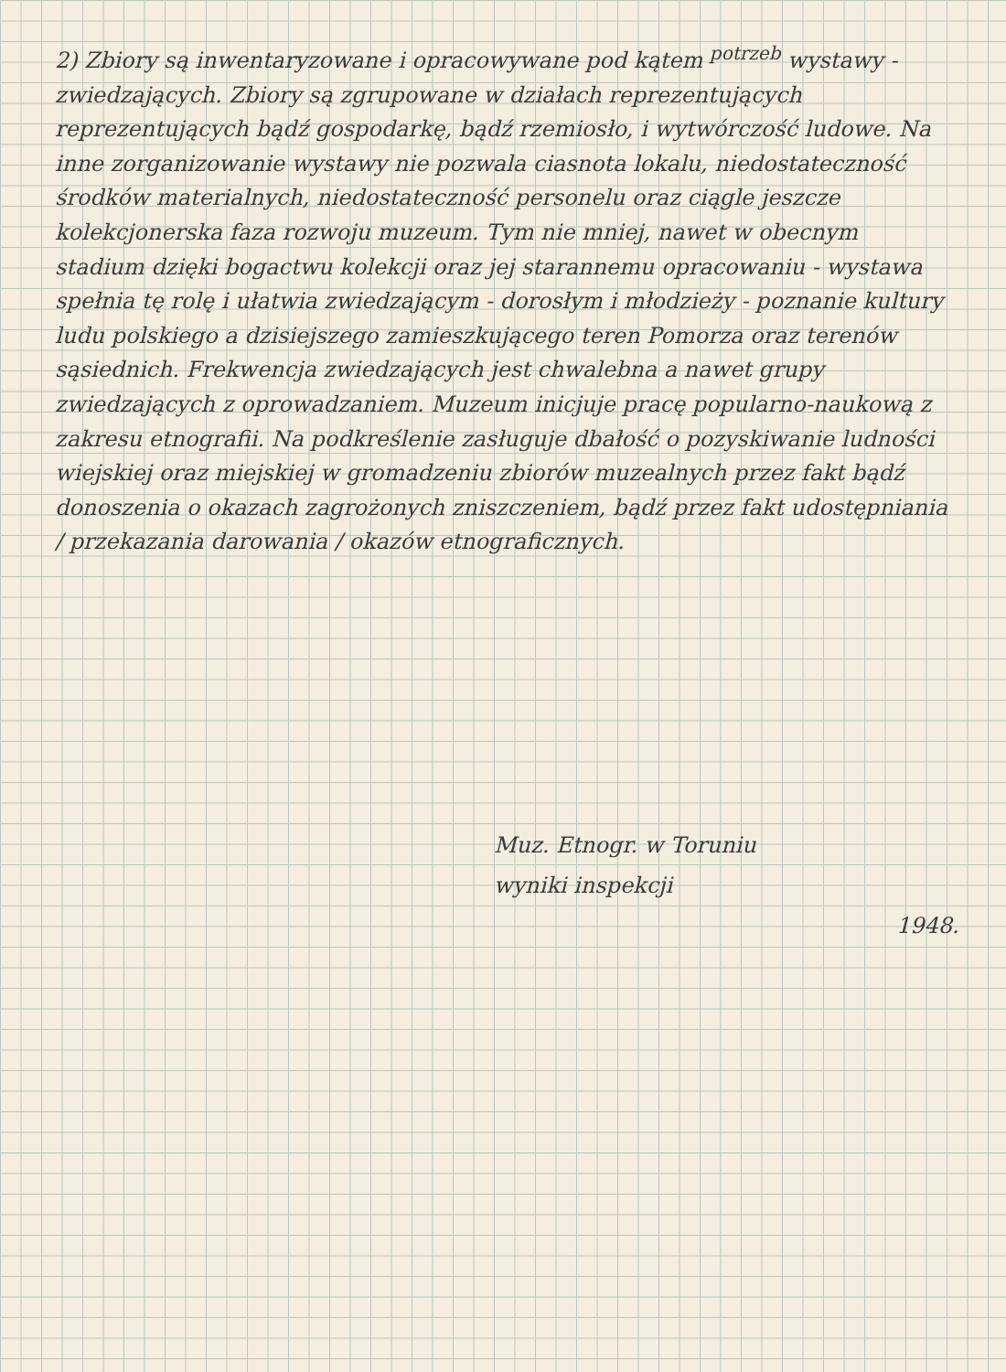2) Zbiory są inwentaryzowane i opracowywane pod kątem <sup>potrzeb</sup> wystawy - zwiedzających. Zbiory są zgrupowane w działach reprezentujących reprezentujących bądź gospodarkę, bądź rzemiosło, i wytwórczość ludowe. Na inne zorganizowanie wystawy nie pozwala ciasnota lokalu, niedostateczność środków materialnych, niedostateczność personelu oraz ciągle jeszcze kolekcjonerska faza rozwoju muzeum. Tym nie mniej, nawet w obecnym stadium dzięki bogactwu kolekcji oraz jej starannemu opracowaniu - wystawa spełnia tę rolę i ułatwia zwiedzającym - dorosłym i młodzieży - poznanie kultury ludu polskiego a dzisiejszego zamieszkującego teren Pomorza oraz terenów sąsiednich. Frekwencja zwiedzających jest chwalebna a nawet grupy zwiedzających z oprowadzaniem. Muzeum inicjuje pracę popularno-naukową z zakresu etnografii. Na podkreślenie zasługuje dbałość o pozyskiwanie ludności wiejskiej oraz miejskiej w gromadzeniu zbiorów muzealnych przez fakt bądź donoszenia o okazach zagrożonych zniszczeniem, bądź przez fakt udostępniania / przekazania darowania / okazów etnograficznych.
Muz. Etnogr. w Toruniu
wyniki inspekcji
1948.